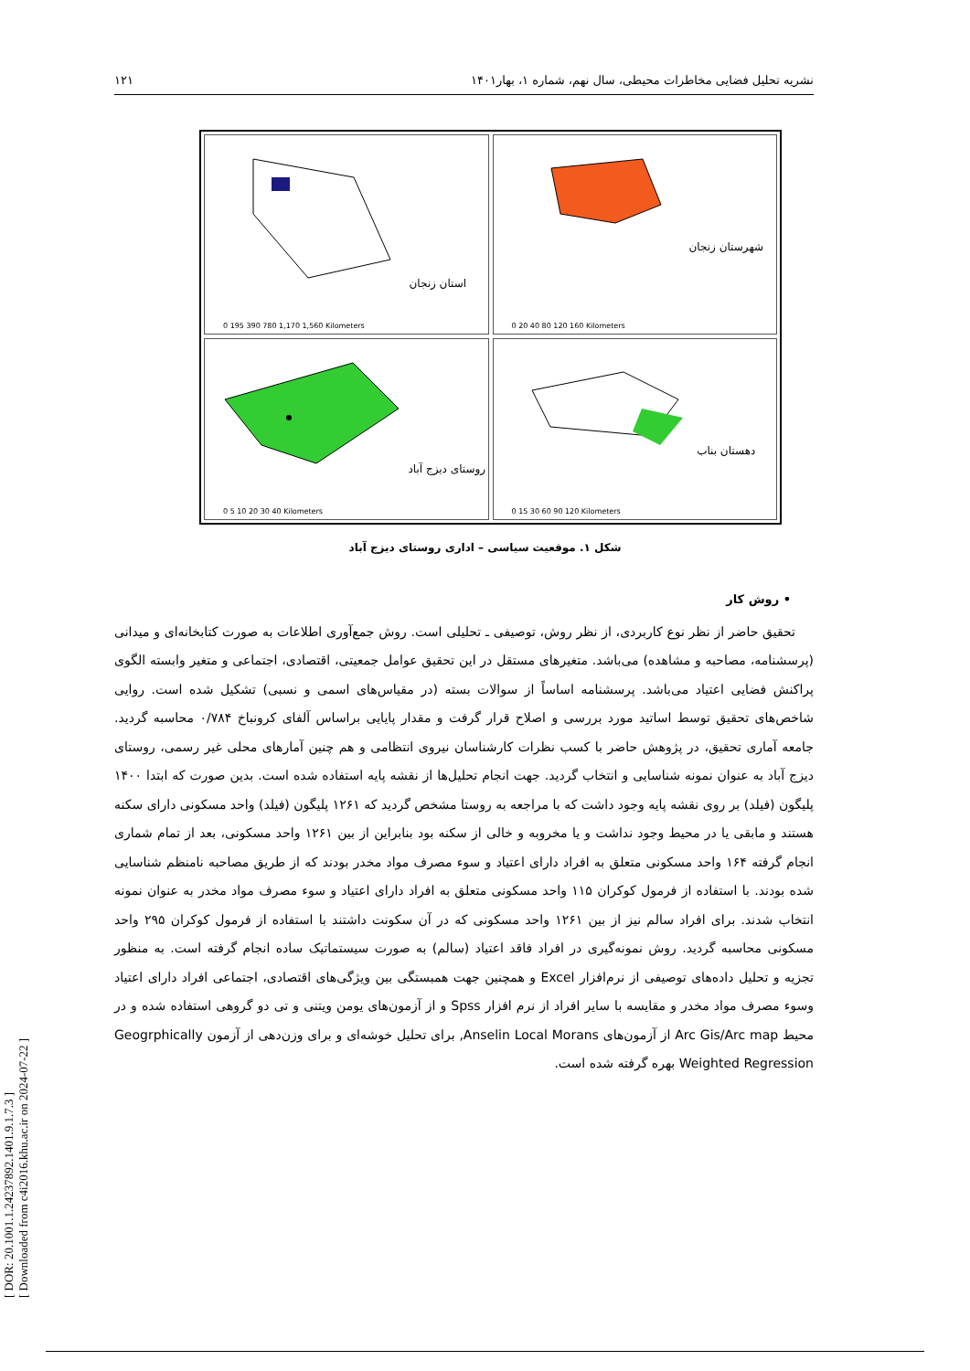[ DOR: 20.1001.1.24237892.1401.9.1.7.3 ]
[ Downloaded from c4i2016.khu.ac.ir on 2024-07-22 ]
نشریه تحلیل فضایی مخاطرات محیطی، سال نهم، شماره ۱، بهار۱۴۰۱ ۱۲۱
شهرستان زنجان
0 20 40 80 120 160 Kilometers
استان زنجان
0 195 390 780 1,170 1,560 Kilometers
دهستان بناب
0 15 30 60 90 120 Kilometers
روستای دیزج آباد
0 5 10 20 30 40 Kilometers
شکل ۱. موقعیت سیاسی – اداری روستای دیزج آباد
• روش کار
تحقیق حاضر از نظر نوع کاربردی، از نظر روش، توصیفی ـ تحلیلی است. روش جمع‌آوری اطلاعات به صورت کتابخانه‌ای و میدانی (پرسشنامه، مصاحبه و مشاهده) می‌باشد. متغیرهای مستقل در این تحقیق عوامل جمعیتی، اقتصادی، اجتماعی و متغیر وابسته الگوی پراکنش فضایی اعتیاد می‌باشد. پرسشنامه اساساً از سوالات بسته (در مقیاس‌های اسمی و نسبی) تشکیل شده است. روایی شاخص‌های تحقیق توسط اساتید مورد بررسی و اصلاح قرار گرفت و مقدار پایایی براساس آلفای کرونباخ ۰/۷۸۴ محاسبه گردید. جامعه آماری تحقیق، در پژوهش حاضر با کسب نظرات کارشناسان نیروی انتظامی و هم چنین آمارهای محلی غیر رسمی، روستای دیزج آباد به عنوان نمونه شناسایی و انتخاب گردید. جهت انجام تحلیل‌ها از نقشه پایه استفاده شده است. بدین صورت که ابتدا ۱۴۰۰ پلیگون (فیلد) بر روی نقشه پایه وجود داشت که با مراجعه به روستا مشخص گردید که ۱۲۶۱ پلیگون (فیلد) واحد مسکونی دارای سکنه هستند و مابقی یا در محیط وجود نداشت و یا مخروبه و خالی از سکنه بود بنابراین از بین ۱۲۶۱ واحد مسکونی، بعد از تمام شماری انجام گرفته ۱۶۴ واحد مسکونی متعلق به افراد دارای اعتیاد و سوء مصرف مواد مخدر بودند که از طریق مصاحبه نامنظم شناسایی شده بودند. با استفاده از فرمول کوکران ۱۱۵ واحد مسکونی متعلق به افراد دارای اعتیاد و سوء مصرف مواد مخدر به عنوان نمونه انتخاب شدند. برای افراد سالم نیز از بین ۱۲۶۱ واحد مسکونی که در آن سکونت داشتند با استفاده از فرمول کوکران ۲۹۵ واحد مسکونی محاسبه گردید. روش نمونه‌گیری در افراد فاقد اعتیاد (سالم) به صورت سیستماتیک ساده انجام گرفته است. به منظور تجزیه و تحلیل داده‌های توصیفی از نرم‌افزار Excel و همچنین جهت همبستگی بین ویژگی‌های اقتصادی، اجتماعی افراد دارای اعتیاد وسوء مصرف مواد مخدر و مقایسه با سایر افراد از نرم افزار Spss و از آزمون‌های یومن ویتنی و تی دو گروهی استفاده شده و در محیط Arc Gis/Arc map از آزمون‌های Anselin Local Morans, برای تحلیل خوشه‌ای و برای وزن‌دهی از آزمون Geogrphically Weighted Regression بهره گرفته شده است.